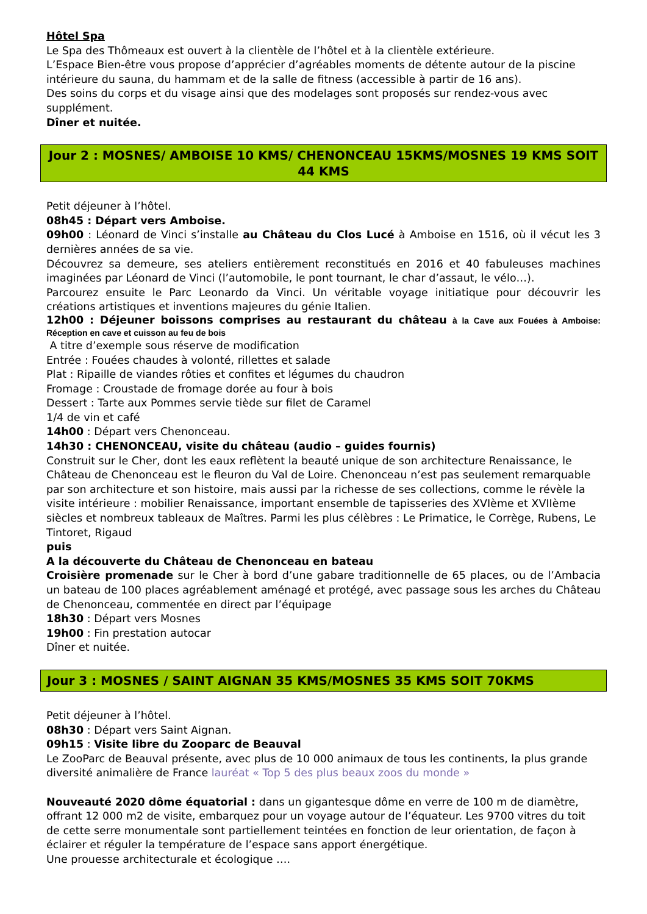Hôtel Spa
Le Spa des Thômeaux est ouvert à la clientèle de l’hôtel et à la clientèle extérieure.
L’Espace Bien-être vous propose d’apprécier d’agréables moments de détente autour de la piscine intérieure du sauna, du hammam et de la salle de fitness (accessible à partir de 16 ans).
Des soins du corps et du visage ainsi que des modelages sont proposés sur rendez-vous avec supplément.
Dîner et nuitée.
Jour 2 : MOSNES/ AMBOISE 10 KMS/ CHENONCEAU 15KMS/MOSNES 19 KMS SOIT 44 KMS
Petit déjeuner à l’hôtel.
08h45 : Départ vers Amboise.
09h00 : Léonard de Vinci s’installe au Château du Clos Lucé à Amboise en 1516, où il vécut les 3 dernières années de sa vie.
Découvrez sa demeure, ses ateliers entièrement reconstitués en 2016 et 40 fabuleuses machines imaginées par Léonard de Vinci (l’automobile, le pont tournant, le char d’assaut, le vélo…).
Parcourez ensuite le Parc Leonardo da Vinci. Un véritable voyage initiatique pour découvrir les créations artistiques et inventions majeures du génie Italien.
12h00 : Déjeuner boissons comprises au restaurant du château à la Cave aux Fouées à Amboise: Réception en cave et cuisson au feu de bois
A titre d’exemple sous réserve de modification
Entrée : Fouées chaudes à volonté, rillettes et salade
Plat : Ripaille de viandes rôties et confites et légumes du chaudron
Fromage : Croustade de fromage dorée au four à bois
Dessert : Tarte aux Pommes servie tiède sur filet de Caramel
1/4 de vin et café
14h00 : Départ vers Chenonceau.
14h30 : CHENONCEAU, visite du château (audio – guides fournis)
Construit sur le Cher, dont les eaux reflètent la beauté unique de son architecture Renaissance, le Château de Chenonceau est le fleuron du Val de Loire. Chenonceau n’est pas seulement remarquable par son architecture et son histoire, mais aussi par la richesse de ses collections, comme le révèle la visite intérieure : mobilier Renaissance, important ensemble de tapisseries des XVIème et XVIIème siècles et nombreux tableaux de Maîtres. Parmi les plus célèbres : Le Primatice, le Corrège, Rubens, Le Tintoret, Rigaud
puis
A la découverte du Château de Chenonceau en bateau
Croisière promenade sur le Cher à bord d’une gabare traditionnelle de 65 places, ou de l’Ambacia un bateau de 100 places agréablement aménagé et protégé, avec passage sous les arches du Château de Chenonceau, commentée en direct par l’équipage
18h30 : Départ vers Mosnes
19h00 : Fin prestation autocar
Dîner et nuitée.
Jour 3 : MOSNES / SAINT AIGNAN 35 KMS/MOSNES 35 KMS SOIT 70KMS
Petit déjeuner à l’hôtel.
08h30 : Départ vers Saint Aignan.
09h15 : Visite libre du Zooparc de Beauval
Le ZooParc de Beauval présente, avec plus de 10 000 animaux de tous les continents, la plus grande diversité animalière de France lauréat « Top 5 des plus beaux zoos du monde »
Nouveauté 2020 dôme équatorial : dans un gigantesque dôme en verre de 100 m de diamètre, offrant 12 000 m2 de visite, embarquez pour un voyage autour de l’équateur. Les 9700 vitres du toit de cette serre monumentale sont partiellement teintées en fonction de leur orientation, de façon à éclairer et réguler la température de l’espace sans apport énergétique.
Une prouesse architecturale et écologique ….